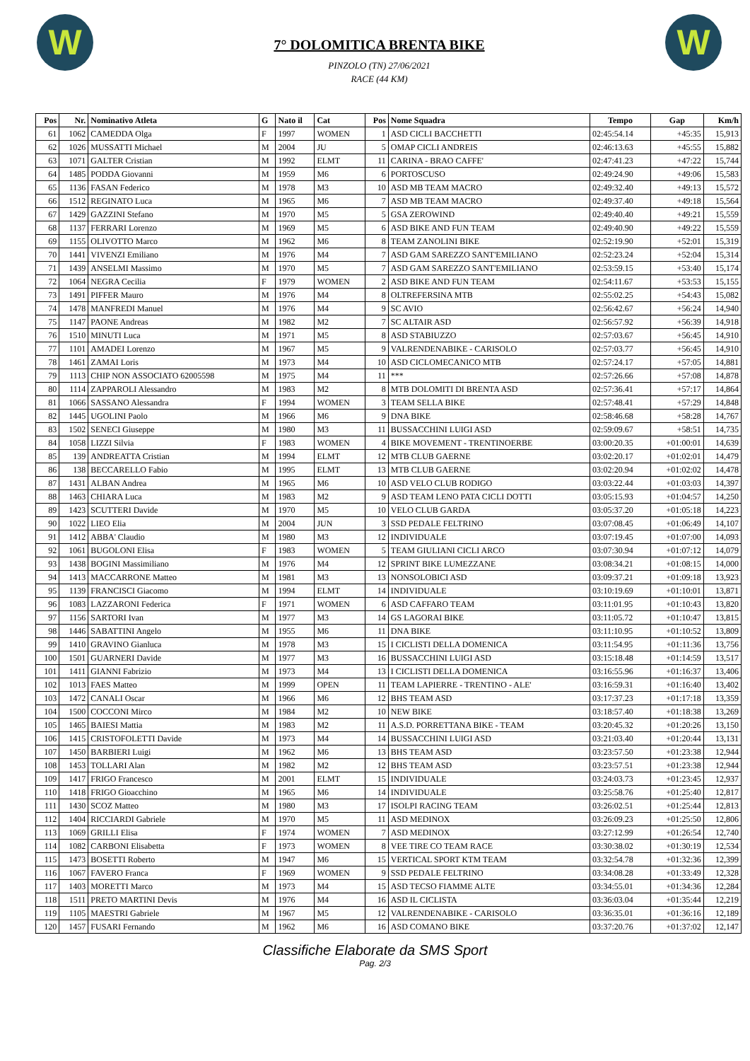W
7° DOLOMITICA BRENTA BIKE
PINZOLO (TN) 27/06/2021
RACE (44 KM)
W
| Pos | Nr. | Nominativo Atleta | G | Nato il | Cat | Pos | Nome Squadra | Tempo | Gap | Km/h |
| --- | --- | --- | --- | --- | --- | --- | --- | --- | --- | --- |
| 61 | 1062 | CAMEDDA Olga | F | 1997 | WOMEN | 1 | ASD CICLI BACCHETTI | 02:45:54.14 | +45:35 | 15,913 |
| 62 | 1026 | MUSSATTI Michael | M | 2004 | JU | 5 | OMAP CICLI ANDREIS | 02:46:13.63 | +45:55 | 15,882 |
| 63 | 1071 | GALTER Cristian | M | 1992 | ELMT | 11 | CARINA - BRAO CAFFE' | 02:47:41.23 | +47:22 | 15,744 |
| 64 | 1485 | PODDA Giovanni | M | 1959 | M6 | 6 | PORTOSCUSO | 02:49:24.90 | +49:06 | 15,583 |
| 65 | 1136 | FASAN Federico | M | 1978 | M3 | 10 | ASD MB TEAM MACRO | 02:49:32.40 | +49:13 | 15,572 |
| 66 | 1512 | REGINATO Luca | M | 1965 | M6 | 7 | ASD MB TEAM MACRO | 02:49:37.40 | +49:18 | 15,564 |
| 67 | 1429 | GAZZINI Stefano | M | 1970 | M5 | 5 | GSA ZEROWIND | 02:49:40.40 | +49:21 | 15,559 |
| 68 | 1137 | FERRARI Lorenzo | M | 1969 | M5 | 6 | ASD BIKE AND FUN TEAM | 02:49:40.90 | +49:22 | 15,559 |
| 69 | 1155 | OLIVOTTO Marco | M | 1962 | M6 | 8 | TEAM ZANOLINI BIKE | 02:52:19.90 | +52:01 | 15,319 |
| 70 | 1441 | VIVENZI Emiliano | M | 1976 | M4 | 7 | ASD GAM SAREZZO SANT'EMILIANO | 02:52:23.24 | +52:04 | 15,314 |
| 71 | 1439 | ANSELMI Massimo | M | 1970 | M5 | 7 | ASD GAM SAREZZO SANT'EMILIANO | 02:53:59.15 | +53:40 | 15,174 |
| 72 | 1064 | NEGRA Cecilia | F | 1979 | WOMEN | 2 | ASD BIKE AND FUN TEAM | 02:54:11.67 | +53:53 | 15,155 |
| 73 | 1491 | PIFFER Mauro | M | 1976 | M4 | 8 | OLTREFERSINA MTB | 02:55:02.25 | +54:43 | 15,082 |
| 74 | 1478 | MANFREDI Manuel | M | 1976 | M4 | 9 | SC AVIO | 02:56:42.67 | +56:24 | 14,940 |
| 75 | 1147 | PAONE Andreas | M | 1982 | M2 | 7 | SC ALTAIR ASD | 02:56:57.92 | +56:39 | 14,918 |
| 76 | 1510 | MINUTI Luca | M | 1971 | M5 | 8 | ASD STABIUZZO | 02:57:03.67 | +56:45 | 14,910 |
| 77 | 1101 | AMADEI Lorenzo | M | 1967 | M5 | 9 | VALRENDENABIKE - CARISOLO | 02:57:03.77 | +56:45 | 14,910 |
| 78 | 1461 | ZAMAI Loris | M | 1973 | M4 | 10 | ASD CICLOMECANICO MTB | 02:57:24.17 | +57:05 | 14,881 |
| 79 | 1113 | CHIP NON ASSOCIATO 62005598 | M | 1975 | M4 | 11 | *** | 02:57:26.66 | +57:08 | 14,878 |
| 80 | 1114 | ZAPPAROLI Alessandro | M | 1983 | M2 | 8 | MTB DOLOMITI DI BRENTA ASD | 02:57:36.41 | +57:17 | 14,864 |
| 81 | 1066 | SASSANO Alessandra | F | 1994 | WOMEN | 3 | TEAM SELLA BIKE | 02:57:48.41 | +57:29 | 14,848 |
| 82 | 1445 | UGOLINI Paolo | M | 1966 | M6 | 9 | DNA BIKE | 02:58:46.68 | +58:28 | 14,767 |
| 83 | 1502 | SENECI Giuseppe | M | 1980 | M3 | 11 | BUSSACCHINI LUIGI ASD | 02:59:09.67 | +58:51 | 14,735 |
| 84 | 1058 | LIZZI Silvia | F | 1983 | WOMEN | 4 | BIKE MOVEMENT - TRENTINOERBE | 03:00:20.35 | +01:00:01 | 14,639 |
| 85 | 139 | ANDREATTA Cristian | M | 1994 | ELMT | 12 | MTB CLUB GAERNE | 03:02:20.17 | +01:02:01 | 14,479 |
| 86 | 138 | BECCARELLO Fabio | M | 1995 | ELMT | 13 | MTB CLUB GAERNE | 03:02:20.94 | +01:02:02 | 14,478 |
| 87 | 1431 | ALBAN Andrea | M | 1965 | M6 | 10 | ASD VELO CLUB RODIGO | 03:03:22.44 | +01:03:03 | 14,397 |
| 88 | 1463 | CHIARA Luca | M | 1983 | M2 | 9 | ASD TEAM LENO PATA CICLI DOTTI | 03:05:15.93 | +01:04:57 | 14,250 |
| 89 | 1423 | SCUTTERI Davide | M | 1970 | M5 | 10 | VELO CLUB GARDA | 03:05:37.20 | +01:05:18 | 14,223 |
| 90 | 1022 | LIEO Elia | M | 2004 | JUN | 3 | SSD PEDALE FELTRINO | 03:07:08.45 | +01:06:49 | 14,107 |
| 91 | 1412 | ABBA' Claudio | M | 1980 | M3 | 12 | INDIVIDUALE | 03:07:19.45 | +01:07:00 | 14,093 |
| 92 | 1061 | BUGOLONI Elisa | F | 1983 | WOMEN | 5 | TEAM GIULIANI CICLI ARCO | 03:07:30.94 | +01:07:12 | 14,079 |
| 93 | 1438 | BOGINI Massimiliano | M | 1976 | M4 | 12 | SPRINT BIKE LUMEZZANE | 03:08:34.21 | +01:08:15 | 14,000 |
| 94 | 1413 | MACCARRONE Matteo | M | 1981 | M3 | 13 | NONSOLOBICI ASD | 03:09:37.21 | +01:09:18 | 13,923 |
| 95 | 1139 | FRANCISCI Giacomo | M | 1994 | ELMT | 14 | INDIVIDUALE | 03:10:19.69 | +01:10:01 | 13,871 |
| 96 | 1083 | LAZZARONI Federica | F | 1971 | WOMEN | 6 | ASD CAFFARO TEAM | 03:11:01.95 | +01:10:43 | 13,820 |
| 97 | 1156 | SARTORI Ivan | M | 1977 | M3 | 14 | GS LAGORAI BIKE | 03:11:05.72 | +01:10:47 | 13,815 |
| 98 | 1446 | SABATTINI Angelo | M | 1955 | M6 | 11 | DNA BIKE | 03:11:10.95 | +01:10:52 | 13,809 |
| 99 | 1410 | GRAVINO Gianluca | M | 1978 | M3 | 15 | I CICLISTI DELLA DOMENICA | 03:11:54.95 | +01:11:36 | 13,756 |
| 100 | 1501 | GUARNERI Davide | M | 1977 | M3 | 16 | BUSSACCHINI LUIGI ASD | 03:15:18.48 | +01:14:59 | 13,517 |
| 101 | 1411 | GIANNI Fabrizio | M | 1973 | M4 | 13 | I CICLISTI DELLA DOMENICA | 03:16:55.96 | +01:16:37 | 13,406 |
| 102 | 1013 | FAES Matteo | M | 1999 | OPEN | 11 | TEAM LAPIERRE - TRENTINO - ALE' | 03:16:59.31 | +01:16:40 | 13,402 |
| 103 | 1472 | CANALI Oscar | M | 1966 | M6 | 12 | BHS TEAM ASD | 03:17:37.23 | +01:17:18 | 13,359 |
| 104 | 1500 | COCCONI Mirco | M | 1984 | M2 | 10 | NEW BIKE | 03:18:57.40 | +01:18:38 | 13,269 |
| 105 | 1465 | BAIESI Mattia | M | 1983 | M2 | 11 | A.S.D. PORRETTANA BIKE - TEAM | 03:20:45.32 | +01:20:26 | 13,150 |
| 106 | 1415 | CRISTOFOLETTI Davide | M | 1973 | M4 | 14 | BUSSACCHINI LUIGI ASD | 03:21:03.40 | +01:20:44 | 13,131 |
| 107 | 1450 | BARBIERI Luigi | M | 1962 | M6 | 13 | BHS TEAM ASD | 03:23:57.50 | +01:23:38 | 12,944 |
| 108 | 1453 | TOLLARI Alan | M | 1982 | M2 | 12 | BHS TEAM ASD | 03:23:57.51 | +01:23:38 | 12,944 |
| 109 | 1417 | FRIGO Francesco | M | 2001 | ELMT | 15 | INDIVIDUALE | 03:24:03.73 | +01:23:45 | 12,937 |
| 110 | 1418 | FRIGO Gioacchino | M | 1965 | M6 | 14 | INDIVIDUALE | 03:25:58.76 | +01:25:40 | 12,817 |
| 111 | 1430 | SCOZ Matteo | M | 1980 | M3 | 17 | ISOLPI RACING TEAM | 03:26:02.51 | +01:25:44 | 12,813 |
| 112 | 1404 | RICCIARDI Gabriele | M | 1970 | M5 | 11 | ASD MEDINOX | 03:26:09.23 | +01:25:50 | 12,806 |
| 113 | 1069 | GRILLI Elisa | F | 1974 | WOMEN | 7 | ASD MEDINOX | 03:27:12.99 | +01:26:54 | 12,740 |
| 114 | 1082 | CARBONI Elisabetta | F | 1973 | WOMEN | 8 | VEE TIRE CO TEAM RACE | 03:30:38.02 | +01:30:19 | 12,534 |
| 115 | 1473 | BOSETTI Roberto | M | 1947 | M6 | 15 | VERTICAL SPORT KTM TEAM | 03:32:54.78 | +01:32:36 | 12,399 |
| 116 | 1067 | FAVERO Franca | F | 1969 | WOMEN | 9 | SSD PEDALE FELTRINO | 03:34:08.28 | +01:33:49 | 12,328 |
| 117 | 1403 | MORETTI Marco | M | 1973 | M4 | 15 | ASD TECSO FIAMME ALTE | 03:34:55.01 | +01:34:36 | 12,284 |
| 118 | 1511 | PRETO MARTINI Devis | M | 1976 | M4 | 16 | ASD IL CICLISTA | 03:36:03.04 | +01:35:44 | 12,219 |
| 119 | 1105 | MAESTRI Gabriele | M | 1967 | M5 | 12 | VALRENDENABIKE - CARISOLO | 03:36:35.01 | +01:36:16 | 12,189 |
| 120 | 1457 | FUSARI Fernando | M | 1962 | M6 | 16 | ASD COMANO BIKE | 03:37:20.76 | +01:37:02 | 12,147 |
Classifiche Elaborate da SMS Sport
Pag. 2/3